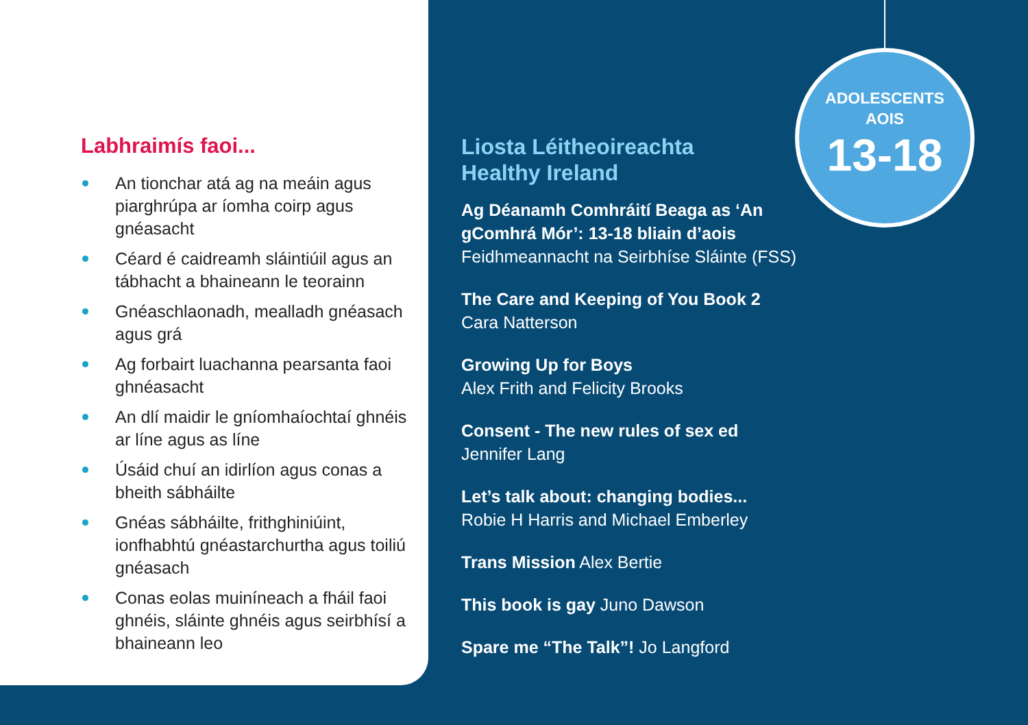Labhraimís faoi...
An tionchar atá ag na meáin agus piarghrúpa ar íomha coirp agus gnéasacht
Céard é caidreamh sláintiúil agus an tábhacht a bhaineann le teorainn
Gnéaschlaonadh, mealladh gnéasach agus grá
Ag forbairt luachanna pearsanta faoi ghnéasacht
An dlí maidir le gníomhaíochtaí ghnéis ar líne agus as líne
Úsáid chuí an idirlíon agus conas a bheith sábháilte
Gnéas sábháilte, frithghiniúint, ionfhabhtú gnéastarchurtha agus toiliú gnéasach
Conas eolas muiníneach a fháil faoi ghnéis, sláinte ghnéis agus seirbhísí a bhaineann leo
ADOLESCENTS
AOIS
13-18
Liosta Léitheoireachta
Healthy Ireland
Ag Déanamh Comhráití Beaga as ‘An gComhrá Mór’: 13-18 bliain d’aois
Feidhmeannacht na Seirbhíse Sláinte (FSS)
The Care and Keeping of You Book 2
Cara Natterson
Growing Up for Boys
Alex Frith and Felicity Brooks
Consent - The new rules of sex ed
Jennifer Lang
Let’s talk about: changing bodies...
Robie H Harris and Michael Emberley
Trans Mission Alex Bertie
This book is gay Juno Dawson
Spare me “The Talk”! Jo Langford